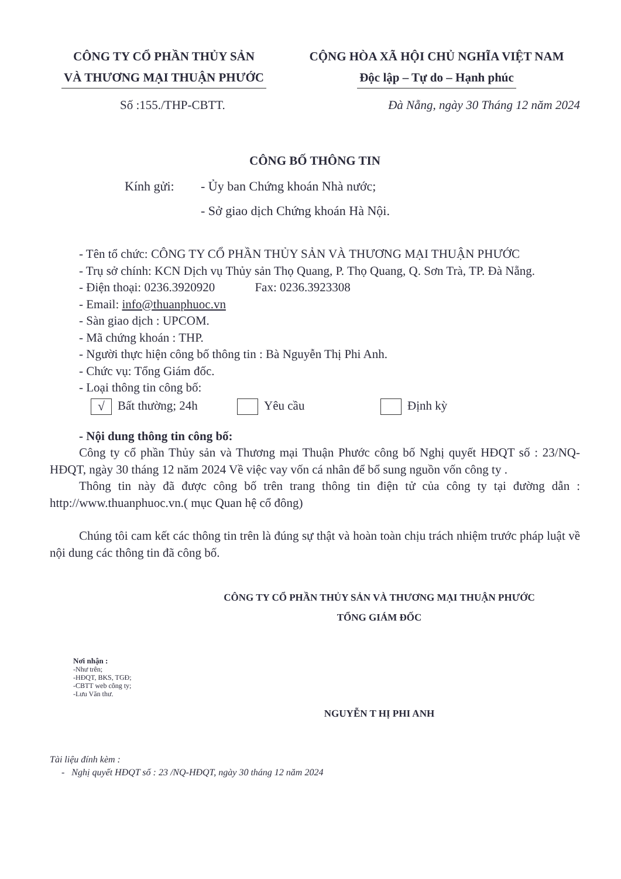CÔNG TY CỔ PHẦN THỦY SẢN
VÀ THƯƠNG MẠI THUẬN PHƯỚC
CỘNG HÒA XÃ HỘI CHỦ NGHĨA VIỆT NAM
Độc lập – Tự do – Hạnh phúc
Số :155./THP-CBTT. Đà Nẵng, ngày 30 Tháng 12 năm 2024
CÔNG BỐ THÔNG TIN
Kính gửi: - Ủy ban Chứng khoán Nhà nước;
- Sở giao dịch Chứng khoán Hà Nội.
- Tên tổ chức: CÔNG TY CỔ PHẦN THỦY SẢN VÀ THƯƠNG MẠI THUẬN PHƯỚC
- Trụ sở chính: KCN Dịch vụ Thủy sản Thọ Quang, P. Thọ Quang, Q. Sơn Trà, TP. Đà Nẵng.
- Điện thoại: 0236.3920920 Fax: 0236.3923308
- Email: info@thuanphuoc.vn
- Sàn giao dịch : UPCOM.
- Mã chứng khoán : THP.
- Người thực hiện công bố thông tin : Bà Nguyễn Thị Phi Anh.
- Chức vụ: Tổng Giám đốc.
- Loại thông tin công bố:
√ Bất thường; 24h Yêu cầu Định kỳ
- Nội dung thông tin công bố:
Công ty cổ phần Thủy sản và Thương mại Thuận Phước công bố Nghị quyết HĐQT số : 23/NQ-HĐQT, ngày 30 tháng 12 năm 2024 Về việc vay vốn cá nhân để bổ sung nguồn vốn công ty .
Thông tin này đã được công bố trên trang thông tin điện tử của công ty tại đường dẫn : http://www.thuanphuoc.vn.( mục Quan hệ cổ đông)
Chúng tôi cam kết các thông tin trên là đúng sự thật và hoàn toàn chịu trách nhiệm trước pháp luật về nội dung các thông tin đã công bố.
CÔNG TY CỔ PHẦN THỦY SẢN VÀ THƯƠNG MẠI THUẬN PHƯỚC
TỔNG GIÁM ĐỐC
Nơi nhận :
-Như trên;
-HĐQT, BKS, TGĐ;
-CBTT web công ty;
-Lưu Văn thư.
NGUYỄN T HỊ PHI ANH
Tài liệu đính kèm :
- Nghị quyết HĐQT số : 23 /NQ-HĐQT, ngày 30 tháng 12 năm 2024